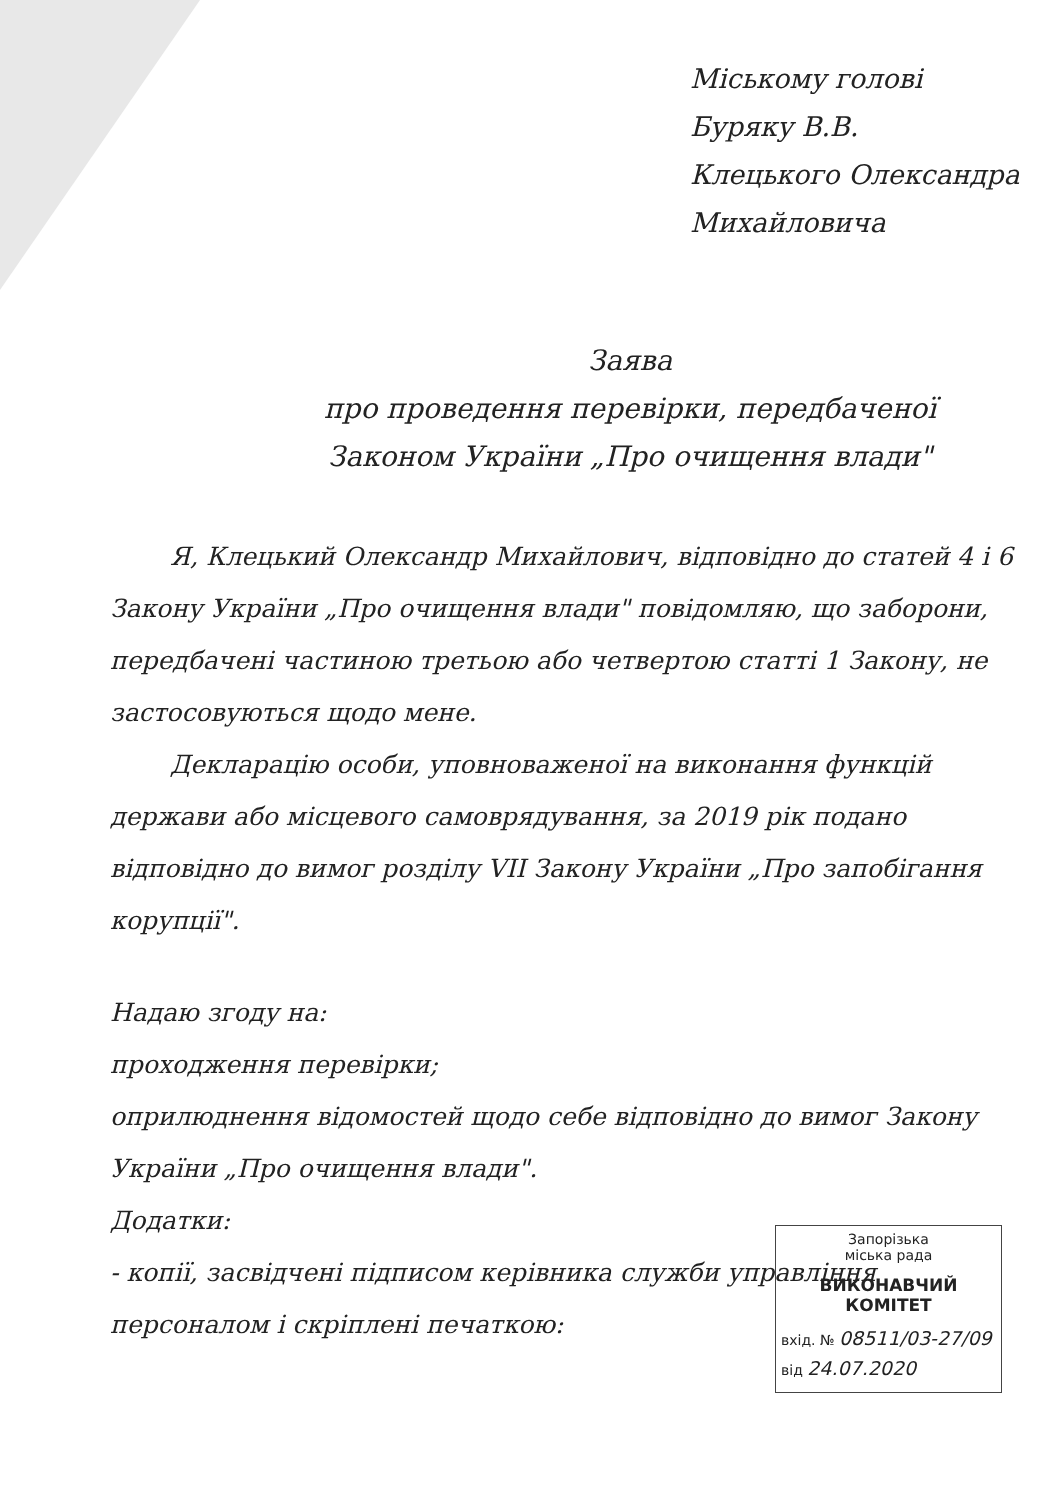Міському голові
Буряку В.В.
Клецького Олександра
Михайловича
Заява
про проведення перевірки, передбаченої
Законом України „Про очищення влади"
Я, Клецький Олександр Михайлович, відповідно до статей 4 і 6 Закону України „Про очищення влади" повідомляю, що заборони, передбачені частиною третьою або четвертою статті 1 Закону, не застосовуються щодо мене.
Декларацію особи, уповноваженої на виконання функцій держави або місцевого самоврядування, за 2019 рік подано відповідно до вимог розділу VII Закону України „Про запобігання корупції".
Надаю згоду на:
проходження перевірки;
оприлюднення відомостей щодо себе відповідно до вимог Закону України „Про очищення влади".
Додатки:
- копії, засвідчені підписом керівника служби управління персоналом і скріплені печаткою:
Запорізька
міська рада
ВИКОНАВЧИЙ КОМІТЕТ
вхід. № 08511/03-27/09
від 24.07.2020